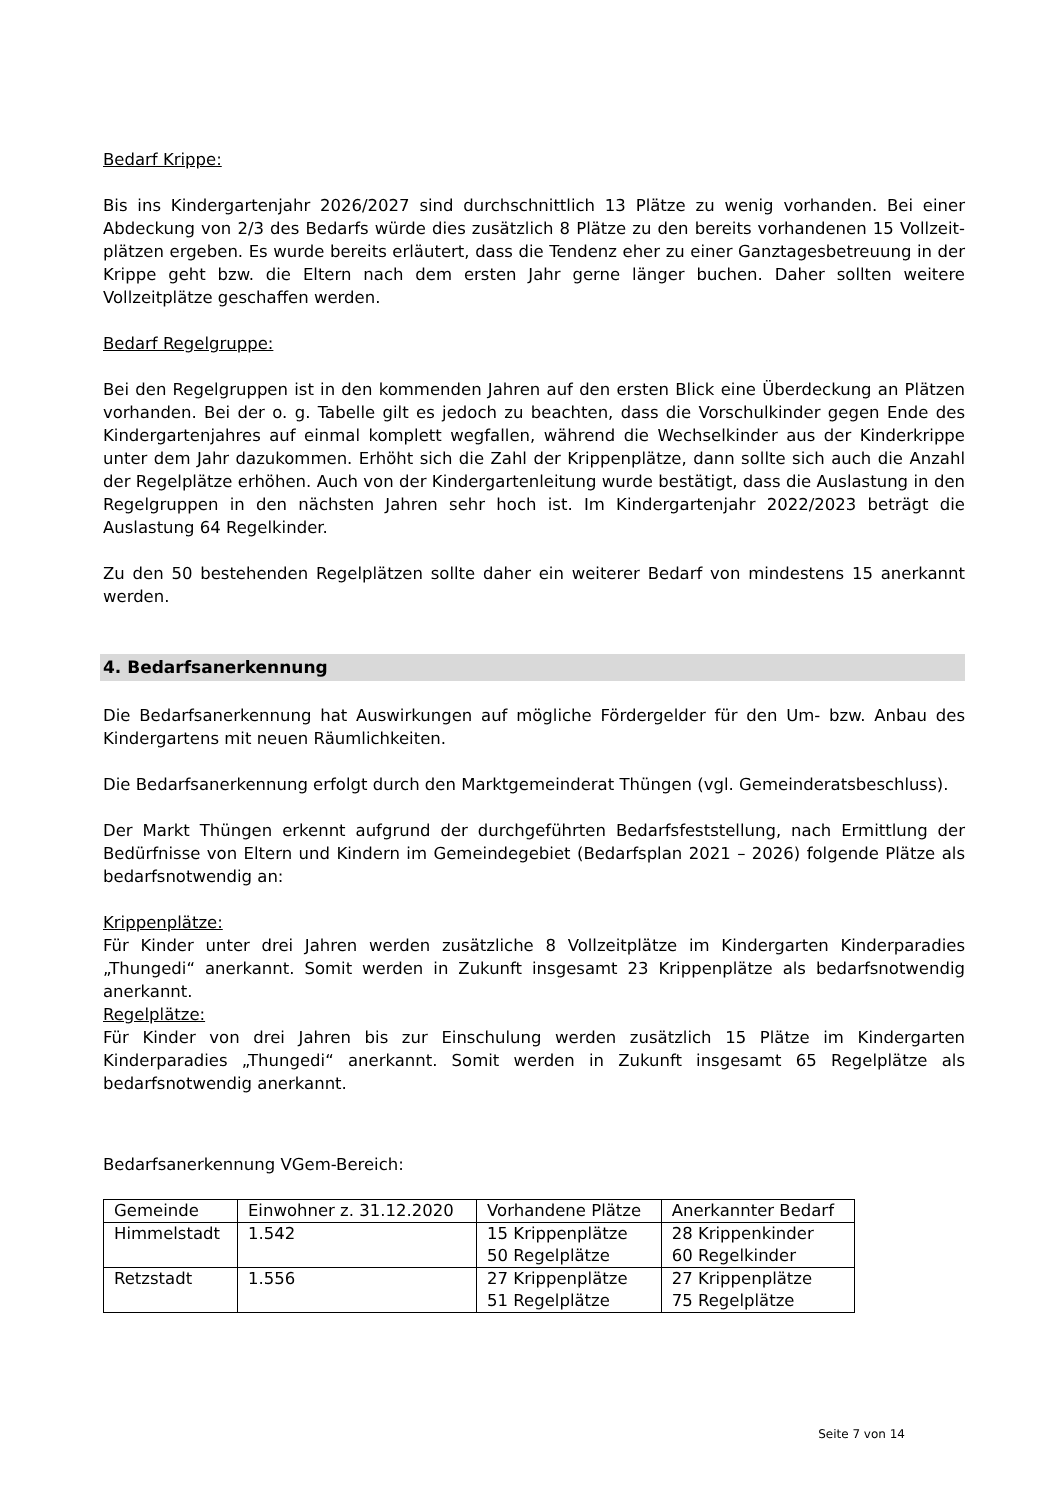Bedarf Krippe:
Bis ins Kindergartenjahr 2026/2027 sind durchschnittlich 13 Plätze zu wenig vorhanden. Bei einer Abdeckung von 2/3 des Bedarfs würde dies zusätzlich 8 Plätze zu den bereits vorhandenen 15 Vollzeit- plätzen ergeben. Es wurde bereits erläutert, dass die Tendenz eher zu einer Ganztagesbetreuung in der Krippe geht bzw. die Eltern nach dem ersten Jahr gerne länger buchen. Daher sollten weitere Vollzeitplätze geschaffen werden.
Bedarf Regelgruppe:
Bei den Regelgruppen ist in den kommenden Jahren auf den ersten Blick eine Überdeckung an Plätzen vorhanden. Bei der o. g. Tabelle gilt es jedoch zu beachten, dass die Vorschulkinder gegen Ende des Kindergartenjahres auf einmal komplett wegfallen, während die Wechselkinder aus der Kinderkrippe unter dem Jahr dazukommen. Erhöht sich die Zahl der Krippenplätze, dann sollte sich auch die Anzahl der Regelplätze erhöhen. Auch von der Kindergartenleitung wurde bestätigt, dass die Auslastung in den Regelgruppen in den nächsten Jahren sehr hoch ist. Im Kindergartenjahr 2022/2023 beträgt die Auslastung 64 Regelkinder.
Zu den 50 bestehenden Regelplätzen sollte daher ein weiterer Bedarf von mindestens 15 anerkannt werden.
4. Bedarfsanerkennung
Die Bedarfsanerkennung hat Auswirkungen auf mögliche Fördergelder für den Um- bzw. Anbau des Kindergartens mit neuen Räumlichkeiten.
Die Bedarfsanerkennung erfolgt durch den Marktgemeinderat Thüngen (vgl. Gemeinderatsbeschluss).
Der Markt Thüngen erkennt aufgrund der durchgeführten Bedarfsfeststellung, nach Ermittlung der Bedürfnisse von Eltern und Kindern im Gemeindegebiet (Bedarfsplan 2021 – 2026) folgende Plätze als bedarfsnotwendig an:
Krippenplätze:
Für Kinder unter drei Jahren werden zusätzliche 8 Vollzeitplätze im Kindergarten Kinderparadies „Thungedi“ anerkannt. Somit werden in Zukunft insgesamt 23 Krippenplätze als bedarfsnotwendig anerkannt.
Regelplätze:
Für Kinder von drei Jahren bis zur Einschulung werden zusätzlich 15 Plätze im Kindergarten Kinderparadies „Thungedi“ anerkannt. Somit werden in Zukunft insgesamt 65 Regelplätze als bedarfsnotwendig anerkannt.
Bedarfsanerkennung VGem-Bereich:
| Gemeinde | Einwohner z. 31.12.2020 | Vorhandene Plätze | Anerkannter Bedarf |
| Himmelstadt | 1.542 | 15 Krippenplätze 50 Regelplätze | 28 Krippenkinder 60 Regelkinder |
| Retzstadt | 1.556 | 27 Krippenplätze 51 Regelplätze | 27 Krippenplätze 75 Regelplätze |
Seite 7 von 14